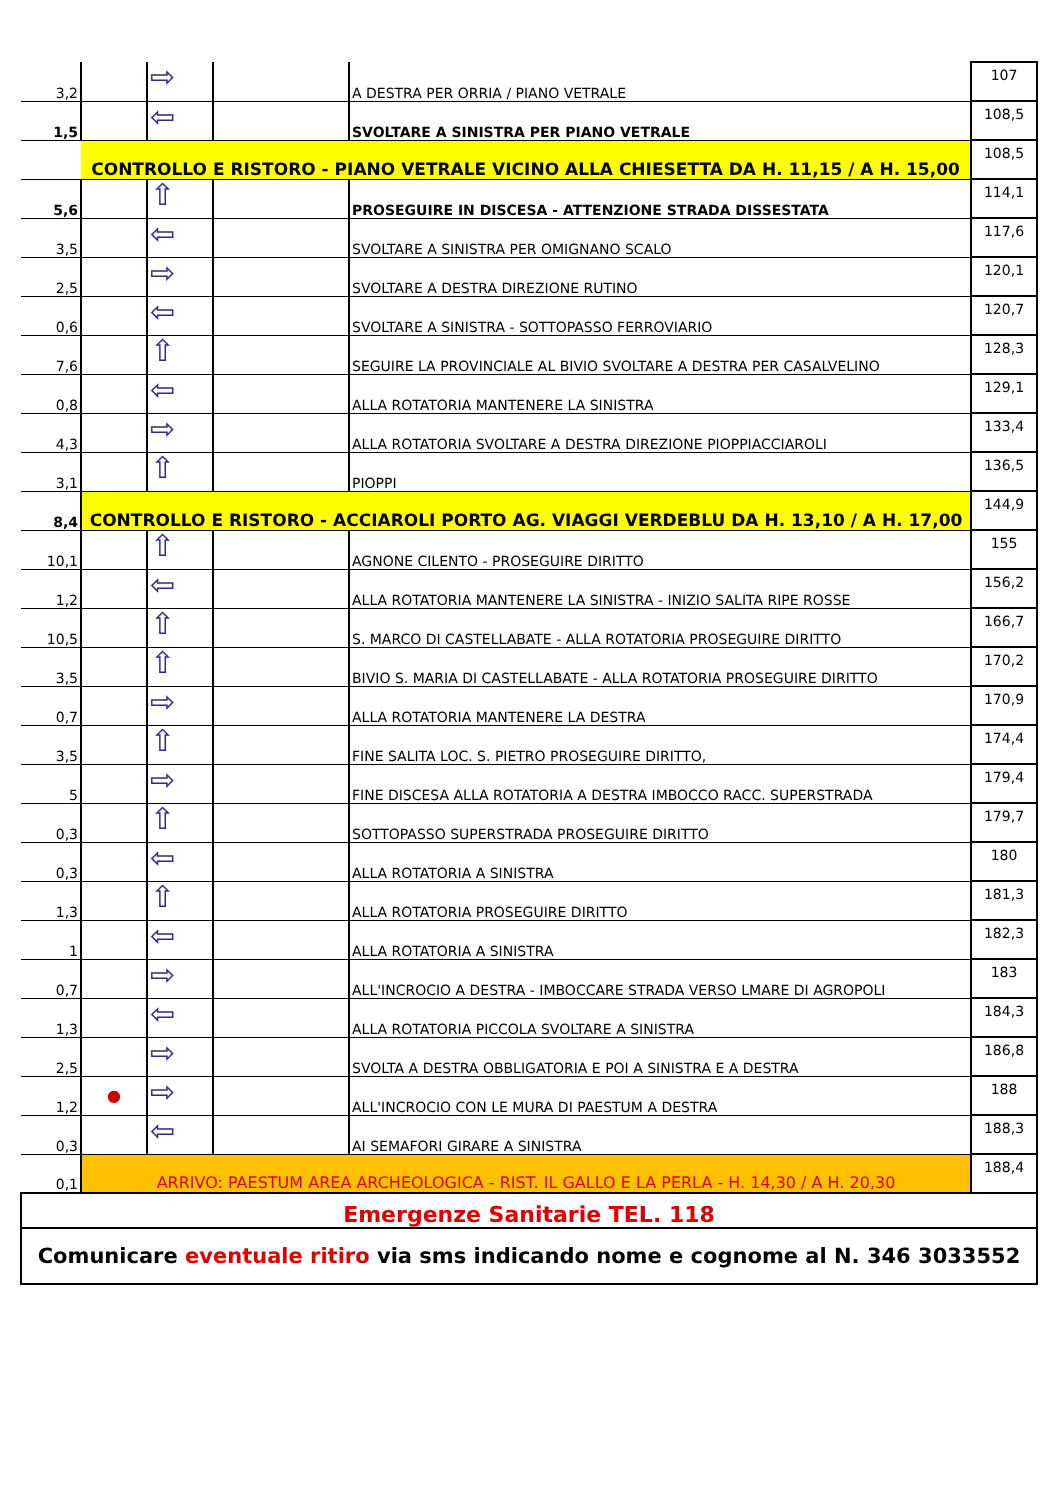| 3,2 | | ⇨ | | A DESTRA PER ORRIA / PIANO VETRALE | 107 |
| 1,5 | | ⇦ | | SVOLTARE A SINISTRA PER PIANO VETRALE | 108,5 |
| | CONTROLLO E RISTORO - PIANO VETRALE VICINO ALLA CHIESETTA DA H. 11,15 / A H. 15,00 | | | | 108,5 |
| 5,6 | | ⇧ | | PROSEGUIRE IN DISCESA - ATTENZIONE STRADA DISSESTATA | 114,1 |
| 3,5 | | ⇦ | | SVOLTARE A SINISTRA PER OMIGNANO SCALO | 117,6 |
| 2,5 | | ⇨ | | SVOLTARE A DESTRA DIREZIONE RUTINO | 120,1 |
| 0,6 | | ⇦ | | SVOLTARE A SINISTRA - SOTTOPASSO FERROVIARIO | 120,7 |
| 7,6 | | ⇧ | | SEGUIRE LA PROVINCIALE AL BIVIO SVOLTARE A DESTRA PER CASALVELINO | 128,3 |
| 0,8 | | ⇦ | | ALLA ROTATORIA MANTENERE LA SINISTRA | 129,1 |
| 4,3 | | ⇨ | | ALLA ROTATORIA SVOLTARE A DESTRA DIREZIONE PIOPPIACCIAROLI | 133,4 |
| 3,1 | | ⇧ | | PIOPPI | 136,5 |
| 8,4 | CONTROLLO E RISTORO - ACCIAROLI PORTO AG. VIAGGI VERDEBLU DA H. 13,10 / A H. 17,00 | | | | 144,9 |
| 10,1 | | ⇧ | | AGNONE CILENTO - PROSEGUIRE DIRITTO | 155 |
| 1,2 | | ⇦ | | ALLA ROTATORIA MANTENERE LA SINISTRA - INIZIO SALITA RIPE ROSSE | 156,2 |
| 10,5 | | ⇧ | | S. MARCO DI CASTELLABATE - ALLA ROTATORIA PROSEGUIRE DIRITTO | 166,7 |
| 3,5 | | ⇧ | | BIVIO S. MARIA DI CASTELLABATE - ALLA ROTATORIA PROSEGUIRE DIRITTO | 170,2 |
| 0,7 | | ⇨ | | ALLA ROTATORIA MANTENERE LA DESTRA | 170,9 |
| 3,5 | | ⇧ | | FINE SALITA LOC. S. PIETRO PROSEGUIRE DIRITTO, | 174,4 |
| 5 | | ⇨ | | FINE DISCESA ALLA ROTATORIA A DESTRA IMBOCCO RACC. SUPERSTRADA | 179,4 |
| 0,3 | | ⇧ | | SOTTOPASSO SUPERSTRADA PROSEGUIRE DIRITTO | 179,7 |
| 0,3 | | ⇦ | | ALLA ROTATORIA A SINISTRA | 180 |
| 1,3 | | ⇧ | | ALLA ROTATORIA PROSEGUIRE DIRITTO | 181,3 |
| 1 | | ⇦ | | ALLA ROTATORIA A SINISTRA | 182,3 |
| 0,7 | | ⇨ | | ALL'INCROCIO A DESTRA - IMBOCCARE STRADA VERSO LMARE DI AGROPOLI | 183 |
| 1,3 | | ⇦ | | ALLA ROTATORIA PICCOLA SVOLTARE A SINISTRA | 184,3 |
| 2,5 | | ⇨ | | SVOLTA A DESTRA OBBLIGATORIA E POI A SINISTRA E A DESTRA | 186,8 |
| 1,2 | ● | ⇨ | | ALL'INCROCIO CON LE MURA DI PAESTUM A DESTRA | 188 |
| 0,3 | | ⇦ | | AI SEMAFORI GIRARE A SINISTRA | 188,3 |
| 0,1 | ARRIVO: PAESTUM AREA ARCHEOLOGICA - RIST. IL GALLO E LA PERLA - H. 14,30 / A H. 20,30 | | | | 188,4 |
| Emergenze Sanitarie TEL. 118 | | | | | |
| Comunicare eventuale ritiro via sms indicando nome e cognome al N. 346 3033552 | | | | | |